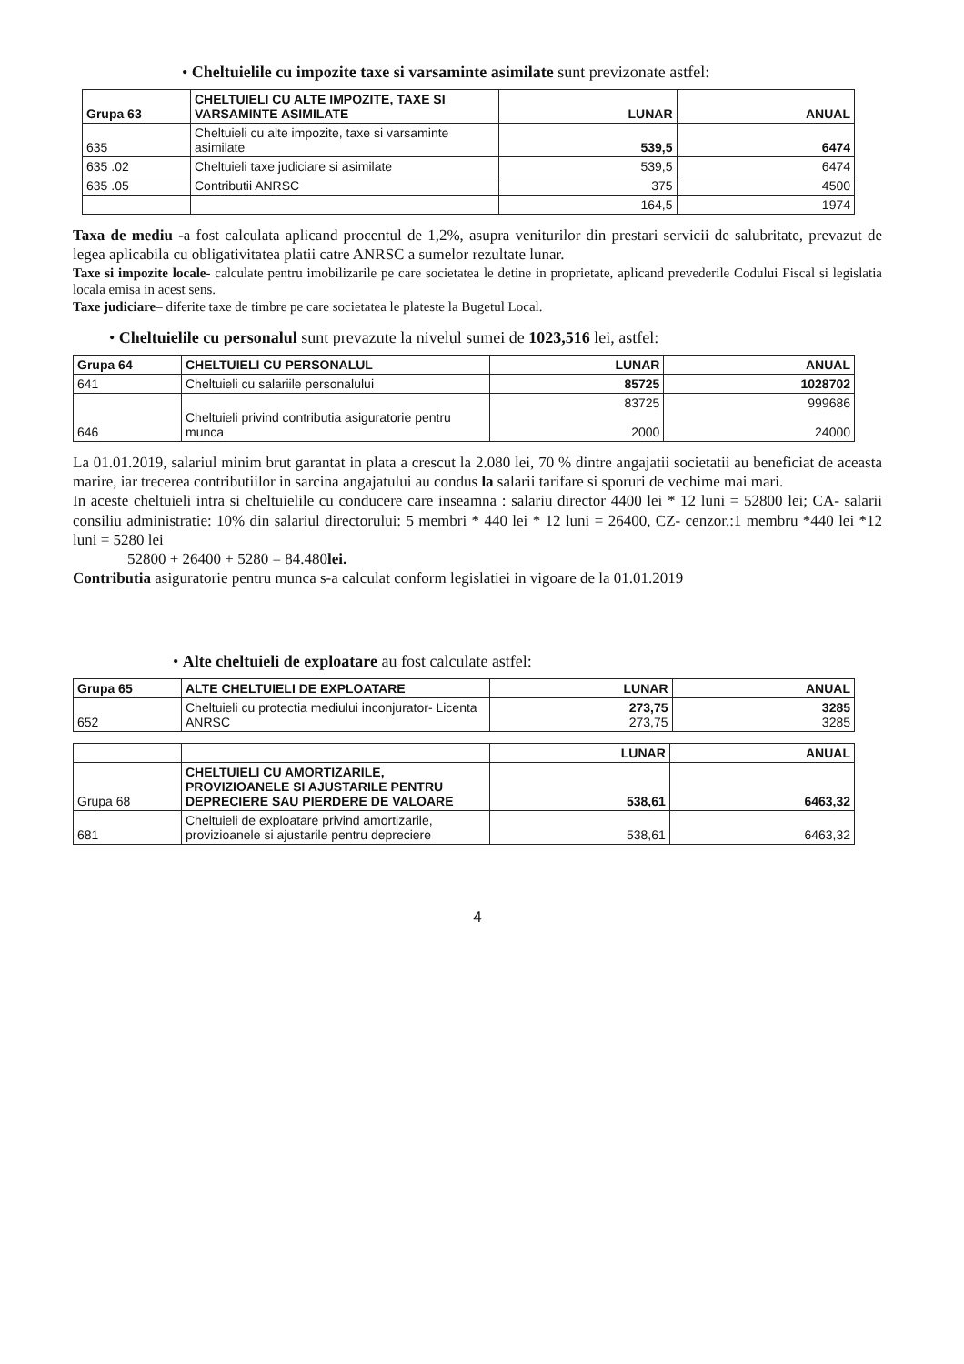• Cheltuielile cu impozite taxe si varsaminte asimilate sunt previzonate astfel:
| Grupa 63 | CHELTUIELI CU ALTE IMPOZITE, TAXE SI VARSAMINTE ASIMILATE | LUNAR | ANUAL |
| --- | --- | --- | --- |
| 635 | Cheltuieli cu alte impozite, taxe si varsaminte asimilate | 539,5 | 6474 |
| 635 .02 | Cheltuieli taxe judiciare si asimilate | 539,5 | 6474 |
| 635 .05 | Contributii ANRSC | 375 | 4500 |
| | | 164,5 | 1974 |
Taxa de mediu -a fost calculata aplicand procentul de 1,2%, asupra veniturilor din prestari servicii de salubritate, prevazut de legea aplicabila cu obligativitatea platii catre ANRSC a sumelor rezultate lunar.
Taxe si impozite locale- calculate pentru imobilizarile pe care societatea le detine in proprietate, aplicand prevederile Codului Fiscal si legislatia locala emisa in acest sens.
Taxe judiciare– diferite taxe de timbre pe care societatea le plateste la Bugetul Local.
• Cheltuielile cu personalul sunt prevazute la nivelul sumei de 1023,516 lei, astfel:
| Grupa 64 | CHELTUIELI CU PERSONALUL | LUNAR | ANUAL |
| --- | --- | --- | --- |
| 641 | Cheltuieli cu salariile personalului | 85725 | 1028702 |
| 646 | Cheltuieli privind contributia asiguratorie pentru munca | 83725 2000 | 999686 24000 |
La 01.01.2019, salariul minim brut garantat in plata a crescut la 2.080 lei, 70 % dintre angajatii societatii au beneficiat de aceasta marire, iar trecerea contributiilor in sarcina angajatului au condus la salarii tarifare si sporuri de vechime mai mari.
In aceste cheltuieli intra si cheltuielile cu conducere care inseamna : salariu director 4400 lei * 12 luni = 52800 lei; CA- salarii consiliu administratie: 10% din salariul directorului: 5 membri * 440 lei * 12 luni = 26400, CZ- cenzor.:1 membru *440 lei *12 luni = 5280 lei
52800 + 26400 + 5280 = 84.480lei.
Contributia asiguratorie pentru munca s-a calculat conform legislatiei in vigoare de la 01.01.2019
• Alte cheltuieli de exploatare au fost calculate astfel:
| Grupa 65 | ALTE CHELTUIELI DE EXPLOATARE | LUNAR | ANUAL |
| --- | --- | --- | --- |
| 652 | Cheltuieli cu protectia mediului inconjurator- Licenta ANRSC | 273,75 273,75 | 3285 3285 |
| | | LUNAR | ANUAL |
| --- | --- | --- | --- |
| Grupa 68 | CHELTUIELI CU AMORTIZARILE, PROVIZIOANELE SI AJUSTARILE PENTRU DEPRECIERE SAU PIERDERE DE VALOARE | 538,61 | 6463,32 |
| 681 | Cheltuieli de exploatare privind amortizarile, provizioanele si ajustarile pentru depreciere | 538,61 | 6463,32 |
4